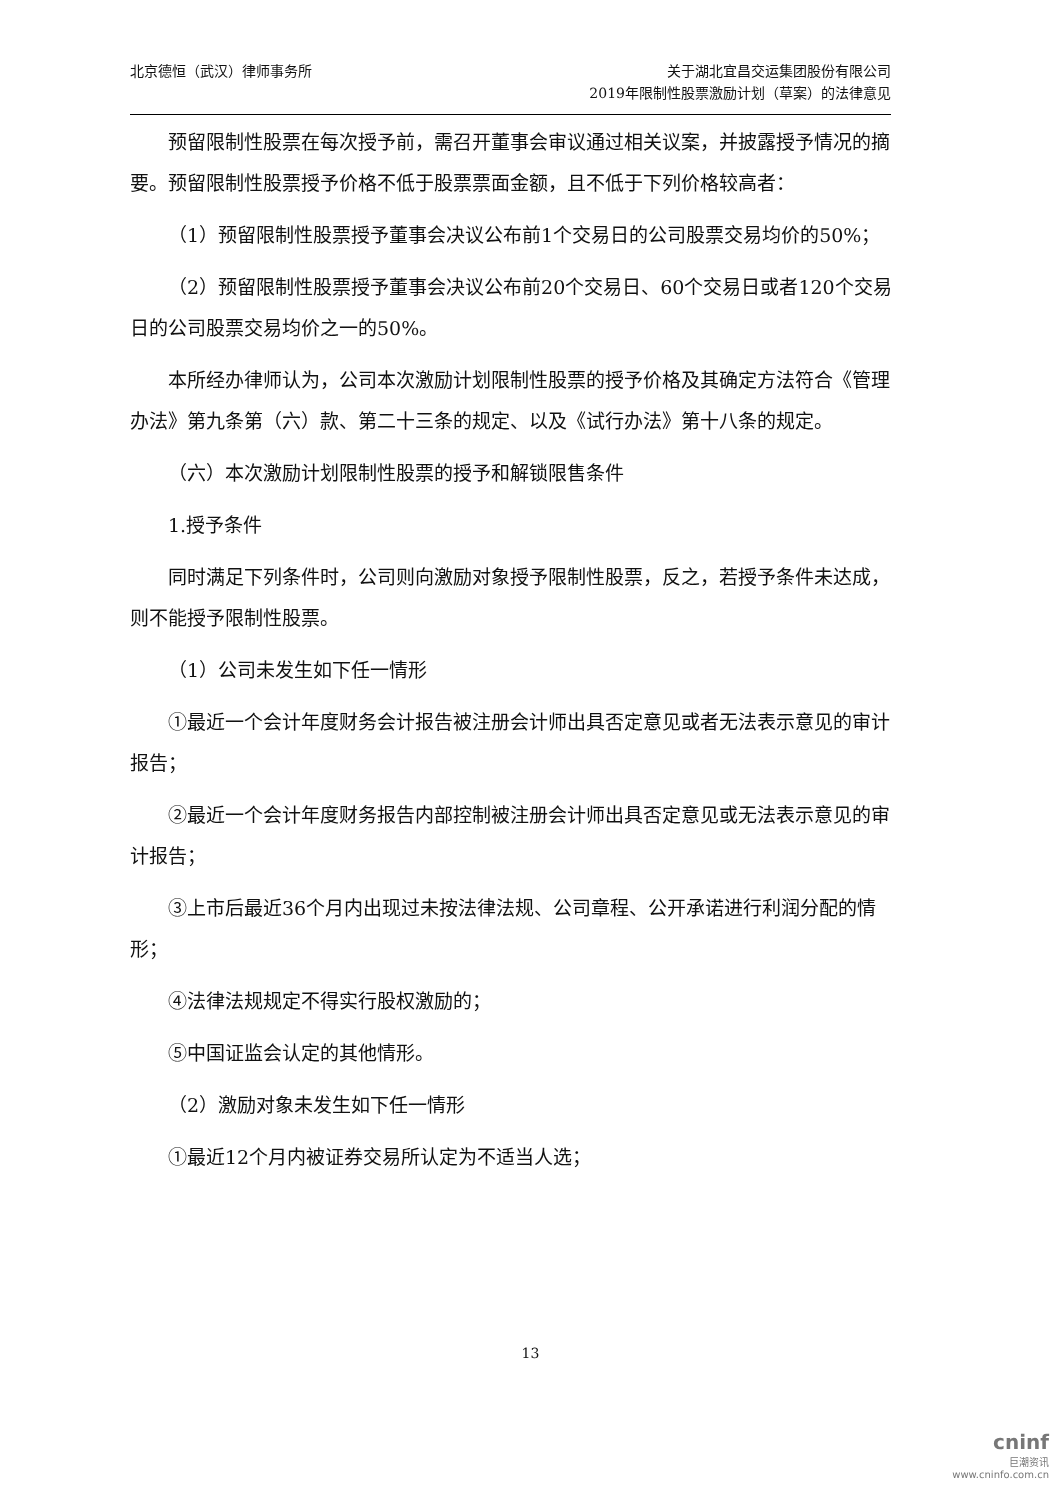北京德恒（武汉）律师事务所 关于湖北宜昌交运集团股份有限公司
2019年限制性股票激励计划（草案）的法律意见
预留限制性股票在每次授予前，需召开董事会审议通过相关议案，并披露授予情况的摘要。预留限制性股票授予价格不低于股票票面金额，且不低于下列价格较高者：
（1）预留限制性股票授予董事会决议公布前1个交易日的公司股票交易均价的50%；
（2）预留限制性股票授予董事会决议公布前20个交易日、60个交易日或者120个交易日的公司股票交易均价之一的50%。
本所经办律师认为，公司本次激励计划限制性股票的授予价格及其确定方法符合《管理办法》第九条第（六）款、第二十三条的规定、以及《试行办法》第十八条的规定。
（六）本次激励计划限制性股票的授予和解锁限售条件
1.授予条件
同时满足下列条件时，公司则向激励对象授予限制性股票，反之，若授予条件未达成，则不能授予限制性股票。
（1）公司未发生如下任一情形
①最近一个会计年度财务会计报告被注册会计师出具否定意见或者无法表示意见的审计报告；
②最近一个会计年度财务报告内部控制被注册会计师出具否定意见或无法表示意见的审计报告；
③上市后最近36个月内出现过未按法律法规、公司章程、公开承诺进行利润分配的情形；
④法律法规规定不得实行股权激励的；
⑤中国证监会认定的其他情形。
（2）激励对象未发生如下任一情形
①最近12个月内被证券交易所认定为不适当人选；
13
cninf
巨潮资讯
www.cninfo.com.cn